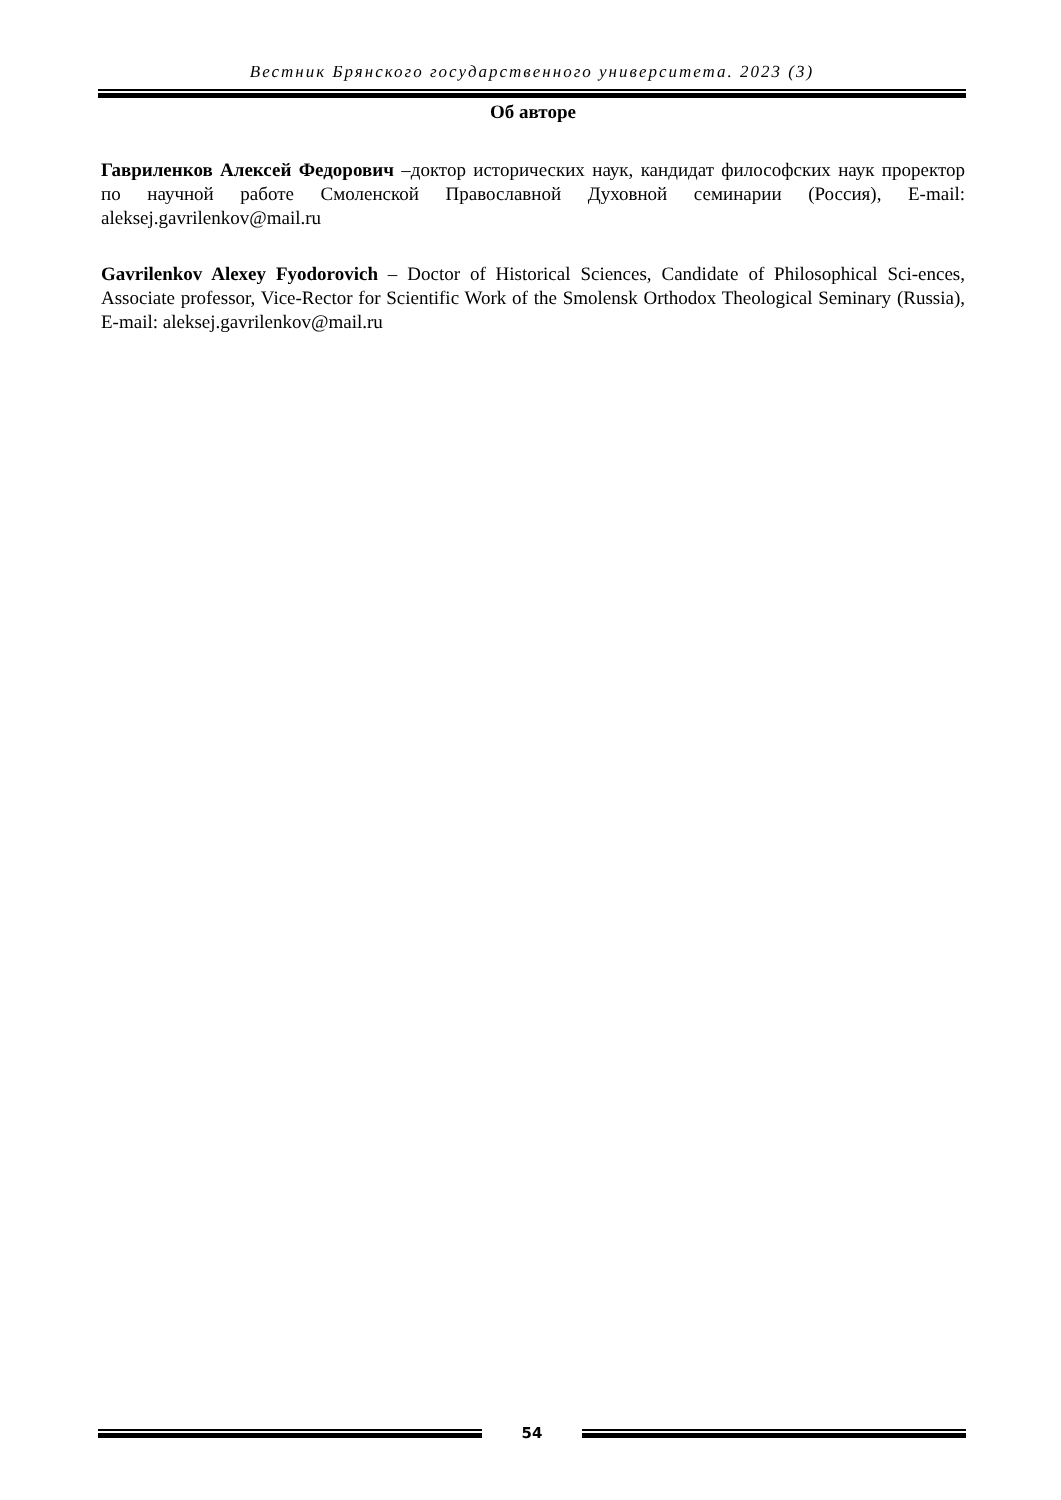Вестник Брянского государственного университета. 2023 (3)
Об авторе
Гавриленков Алексей Федорович –доктор исторических наук, кандидат философских наук проректор по научной работе Смоленской Православной Духовной семинарии (Россия), E-mail: aleksej.gavrilenkov@mail.ru
Gavrilenkov Alexey Fyodorovich – Doctor of Historical Sciences, Candidate of Philosophical Sci-ences, Associate professor, Vice-Rector for Scientific Work of the Smolensk Orthodox Theological Seminary (Russia), E-mail: aleksej.gavrilenkov@mail.ru
54